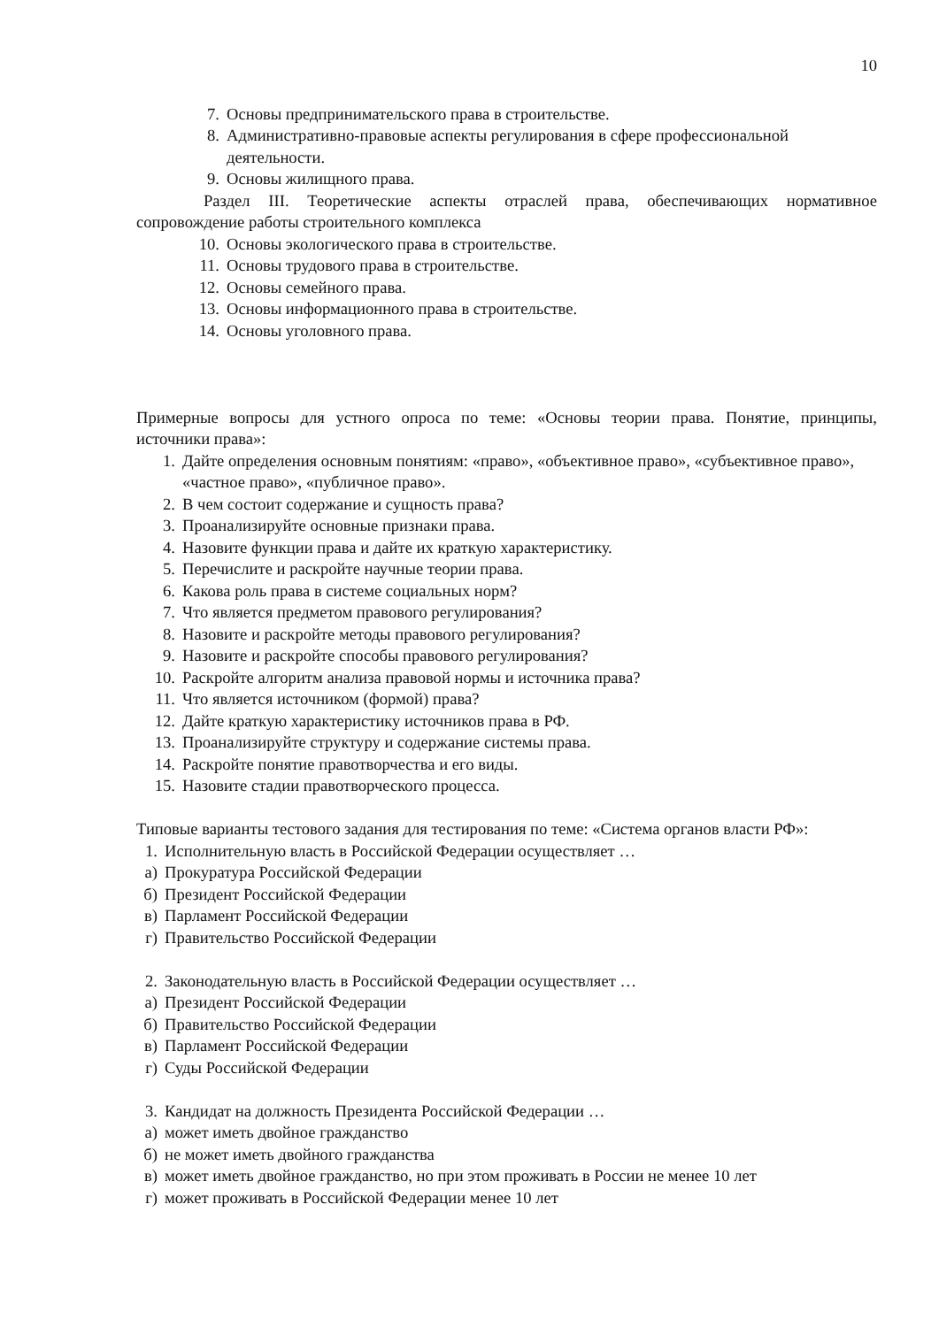10
7. Основы предпринимательского права в строительстве.
8. Административно-правовые аспекты регулирования в сфере профессиональной деятельности.
9. Основы жилищного права.
Раздел III. Теоретические аспекты отраслей права, обеспечивающих нормативное сопровождение работы строительного комплекса
10. Основы экологического права в строительстве.
11. Основы трудового права в строительстве.
12. Основы семейного права.
13. Основы информационного права в строительстве.
14. Основы уголовного права.
Примерные вопросы для устного опроса по теме: «Основы теории права. Понятие, принципы, источники права»:
1. Дайте определения основным понятиям: «право», «объективное право», «субъективное право», «частное право», «публичное право».
2. В чем состоит содержание и сущность права?
3. Проанализируйте основные признаки права.
4. Назовите функции права и дайте их краткую характеристику.
5. Перечислите и раскройте научные теории права.
6. Какова роль права в системе социальных норм?
7. Что является предметом правового регулирования?
8. Назовите и раскройте методы правового регулирования?
9. Назовите и раскройте способы правового регулирования?
10. Раскройте алгоритм анализа правовой нормы и источника права?
11. Что является источником (формой) права?
12. Дайте краткую характеристику источников права в РФ.
13. Проанализируйте структуру и содержание системы права.
14. Раскройте понятие правотворчества и его виды.
15. Назовите стадии правотворческого процесса.
Типовые варианты тестового задания для тестирования по теме: «Система органов власти РФ»:
1. Исполнительную власть в Российской Федерации осуществляет …
а) Прокуратура Российской Федерации
б) Президент Российской Федерации
в) Парламент Российской Федерации
г) Правительство Российской Федерации
2. Законодательную власть в Российской Федерации осуществляет …
а) Президент Российской Федерации
б) Правительство Российской Федерации
в) Парламент Российской Федерации
г) Суды Российской Федерации
3. Кандидат на должность Президента Российской Федерации …
а) может иметь двойное гражданство
б) не может иметь двойного гражданства
в) может иметь двойное гражданство, но при этом проживать в России не менее 10 лет
г) может проживать в Российской Федерации менее 10 лет